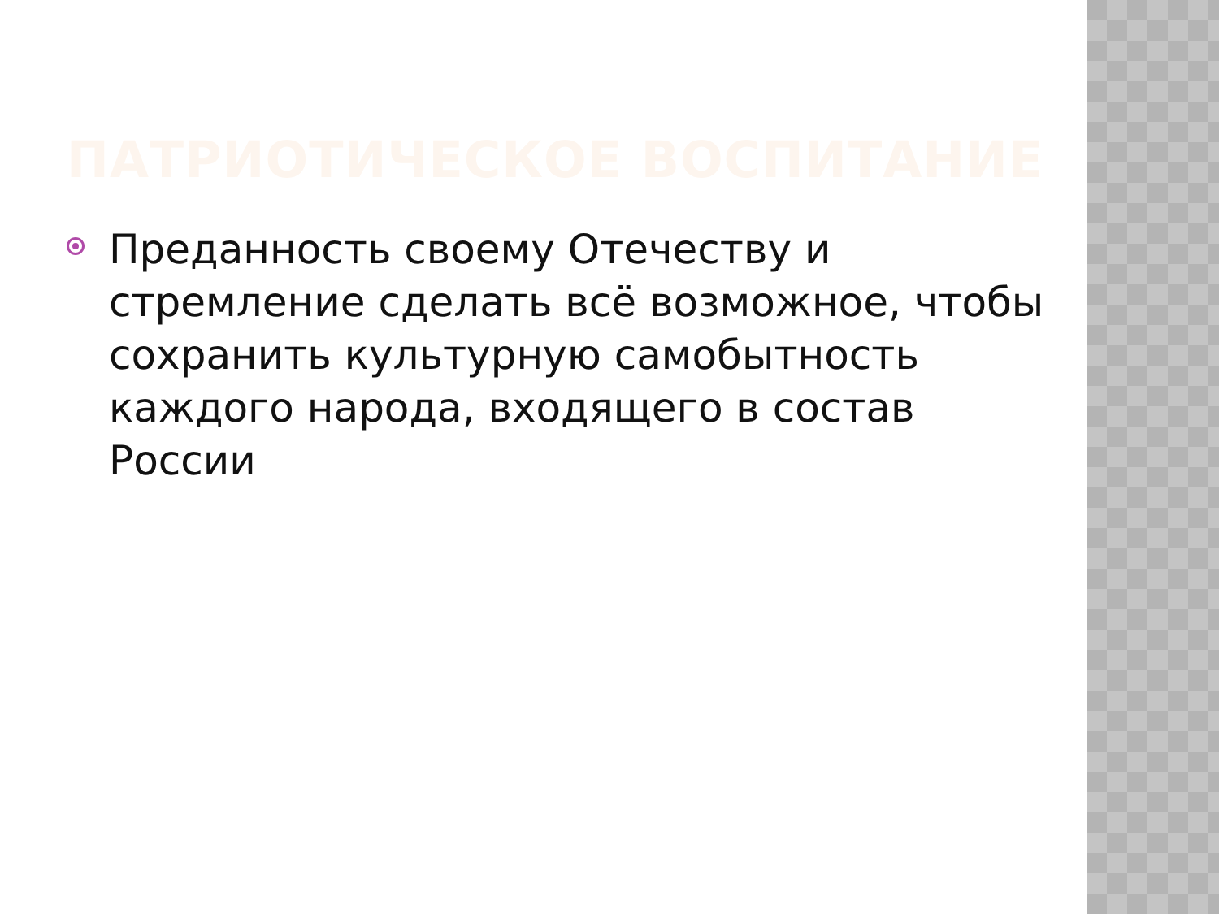ПАТРИОТИЧЕСКОЕ ВОСПИТАНИЕ
Преданность своему Отечеству и стремление сделать всё возможное, чтобы сохранить культурную самобытность каждого народа, входящего в состав России